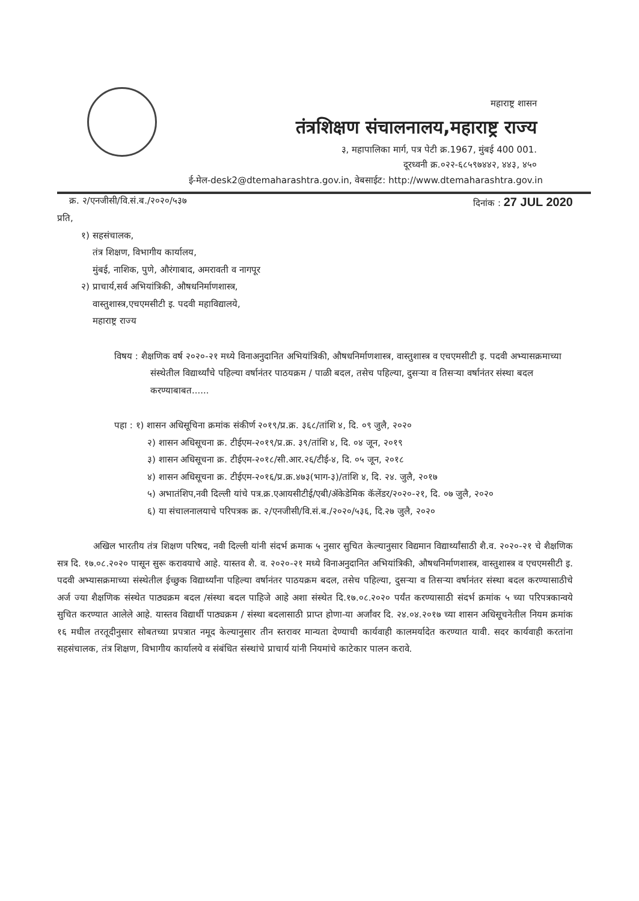महाराष्ट्र शासन
तंत्रशिक्षण संचालनालय,महाराष्ट्र राज्य
३, महापालिका मार्ग, पत्र पेटी क्र.1967, मुंबई 400 001.
दूरध्वनी क्र.०२२-६८५९७४४२, ४४३, ४५०
ई-मेल-desk2@dtemaharashtra.gov.in, वेबसाईट: http://www.dtemaharashtra.gov.in
क्र. २/एनजीसी/वि.सं.ब./२०२०/५३७ दिनांक : 27 JUL 2020
प्रति,
१) सहसंचालक,
तंत्र शिक्षण, विभागीय कार्यालय,
मुंबई, नाशिक, पुणे, औरंगाबाद, अमरावती व नागपूर
२) प्राचार्य,सर्व अभियांत्रिकी, औषधनिर्माणशास्त्र,
वास्तुशास्त्र,एचएमसीटी इ. पदवी महाविद्यालये,
महाराष्ट्र राज्य
विषय : शैक्षणिक वर्ष २०२०-२१ मध्ये विनाअनुदानित अभियांत्रिकी, औषधनिर्माणशास्त्र, वास्तुशास्त्र व एचएमसीटी इ. पदवी अभ्यासक्रमाच्या संस्थेतील विद्यार्थ्यांचे पहिल्या वर्षानंतर पाठयक्रम / पाळी बदल, तसेच पहिल्या, दुसऱ्या व तिसऱ्या वर्षानंतर संस्था बदल करण्याबाबत......
पहा : १) शासन अधिसूचिना क्रमांक संकीर्ण २०१९/प्र.क्र. ३६८/तांशि ४, दि. ०९ जुलै, २०२०
२) शासन अधिसूचना क्र. टीईएम-२०१९/प्र.क्र. ३९/तांशि ४, दि. ०४ जून, २०१९
३) शासन अधिसूचना क्र. टीईएम-२०१८/सी.आर.२६/टीई-४, दि. ०५ जून, २०१८
४) शासन अधिसूचना क्र. टीईएम-२०१६/प्र.क्र.४७३(भाग-३)/तांशि ४, दि. २४. जुलै, २०१७
५) अभातंशिप,नवी दिल्ली यांचे पत्र.क्र.एआयसीटीई/एबी/ॲकेडेमिक कॅलेंडर/२०२०-२१, दि. ०७ जुलै, २०२०
६) या संचालनालयाचे परिपत्रक क्र. २/एनजीसी/वि.सं.ब./२०२०/५३६, दि.२७ जुलै, २०२०
अखिल भारतीय तंत्र शिक्षण परिषद, नवी दिल्ली यांनी संदर्भ क्रमाक ५ नुसार सुचित केल्यानुसार विद्यमान विद्यार्थ्यांसाठी शै.व. २०२०-२१ चे शैक्षणिक सत्र दि. १७.०८.२०२० पासून सुरू करावयाचे आहे. यास्तव शै. व. २०२०-२१ मध्ये विनाअनुदानित अभियांत्रिकी, औषधनिर्माणशास्त्र, वास्तुशास्त्र व एचएमसीटी इ. पदवी अभ्यासक्रमाच्या संस्थेतील ईच्छुक विद्यार्थ्यांना पहिल्या वर्षानंतर पाठयक्रम बदल, तसेच पहिल्या, दुसऱ्या व तिसऱ्या वर्षानंतर संस्था बदल करण्यासाठीचे अर्ज ज्या शैक्षणिक संस्थेत पाठ्यक्रम बदल /संस्था बदल पाहिजे आहे अशा संस्थेत दि.१७.०८.२०२० पर्यंत करण्यासाठी संदर्भ क्रमांक ५ च्या परिपत्रकान्वये सुचित करण्यात आलेले आहे. यास्तव विद्यार्थी पाठ्यक्रम / संस्था बदलासाठी प्राप्त होणा-या अर्जांवर दि. २४.०४.२०१७ च्या शासन अधिसूचनेतील नियम क्रमांक १६ मधील तरतूदीनुसार सोबतच्या प्रपत्रात नमूद केल्यानुसार तीन स्तरावर मान्यता देण्याची कार्यवाही कालमर्यादेत करण्यात यावी. सदर कार्यवाही करतांना सहसंचालक, तंत्र शिक्षण, विभागीय कार्यालये व संबंधित संस्थांचे प्राचार्य यांनी नियमांचे काटेकार पालन करावे.